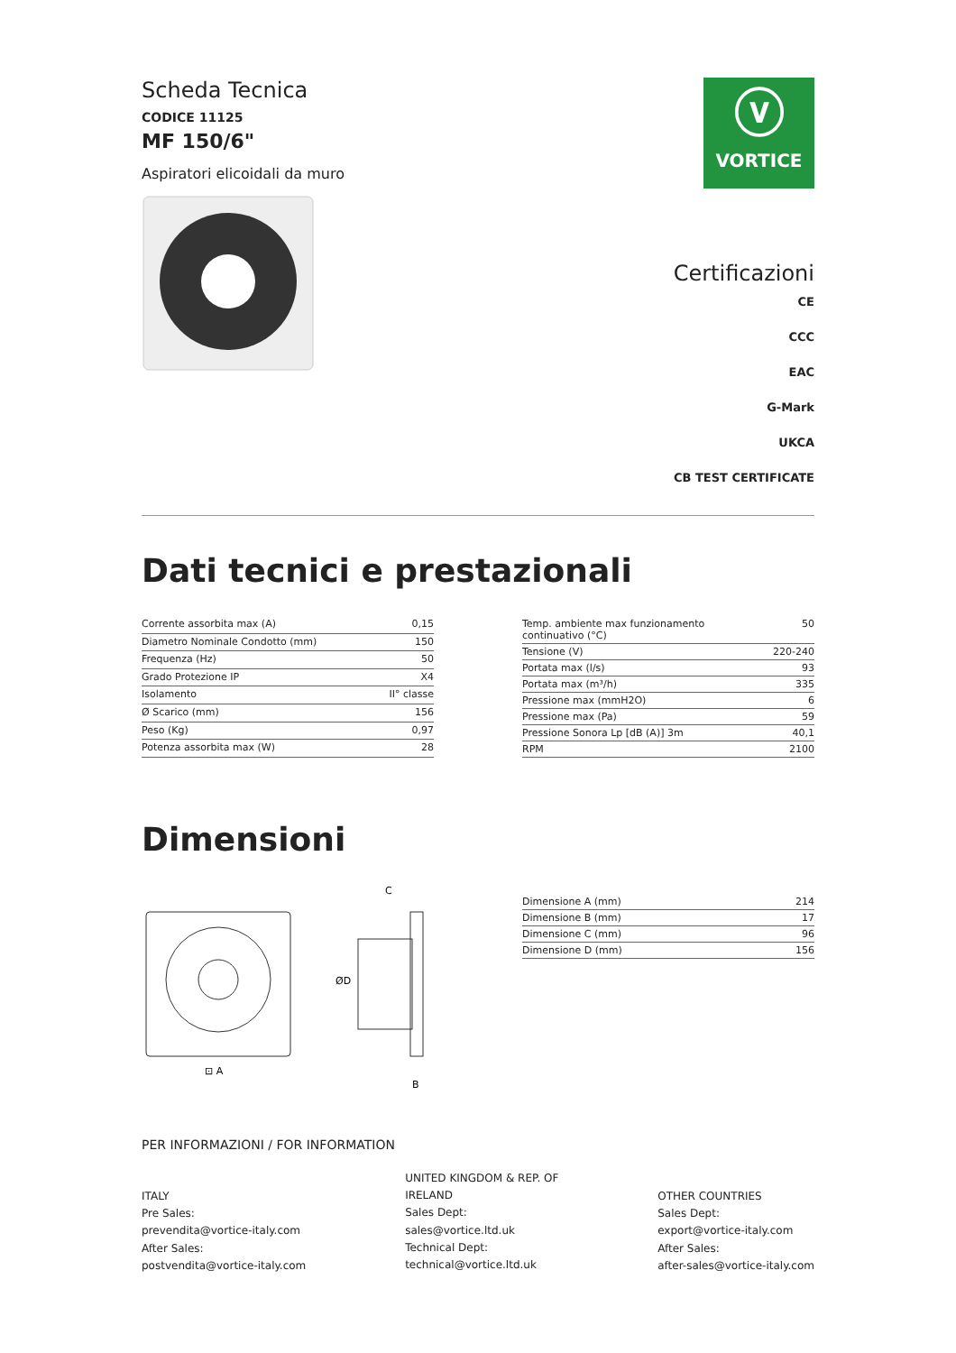Scheda Tecnica
CODICE 11125
MF 150/6"
Aspiratori elicoidali da muro
ⓥ
VORTICE
Certificazioni
CE
CCC
EAC
G-Mark
UKCA
CB TEST CERTIFICATE
Dati tecnici e prestazionali
| Corrente assorbita max (A) | 0,15 |
| Diametro Nominale Condotto (mm) | 150 |
| Frequenza (Hz) | 50 |
| Grado Protezione IP | X4 |
| Isolamento | II° classe |
| Ø Scarico (mm) | 156 |
| Peso (Kg) | 0,97 |
| Potenza assorbita max (W) | 28 |
| Temp. ambiente max funzionamento continuativo (°C) | 50 |
| Tensione (V) | 220-240 |
| Portata max (l/s) | 93 |
| Portata max (m³/h) | 335 |
| Pressione max (mmH2O) | 6 |
| Pressione max (Pa) | 59 |
| Pressione Sonora Lp [dB (A)] 3m | 40,1 |
| RPM | 2100 |
Dimensioni
⊡ A
C
ØD
B
| Dimensione A (mm) | 214 |
| Dimensione B (mm) | 17 |
| Dimensione C (mm) | 96 |
| Dimensione D (mm) | 156 |
PER INFORMAZIONI / FOR INFORMATION
ITALY
Pre Sales:
prevendita@vortice-italy.com
After Sales:
postvendita@vortice-italy.com
UNITED KINGDOM & REP. OF
IRELAND
Sales Dept:
sales@vortice.ltd.uk
Technical Dept:
technical@vortice.ltd.uk
OTHER COUNTRIES
Sales Dept:
export@vortice-italy.com
After Sales:
after-sales@vortice-italy.com